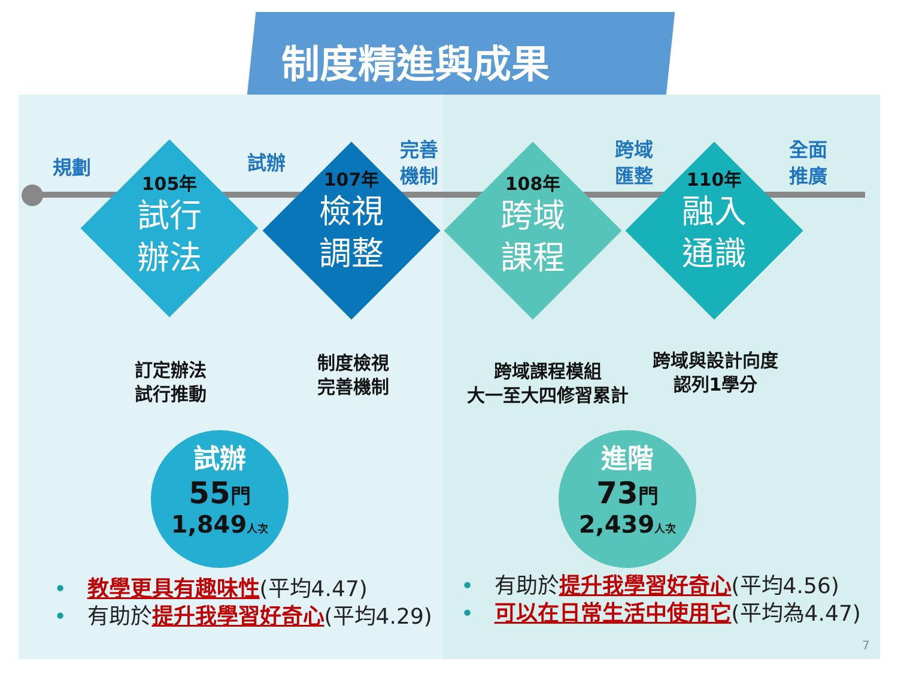制度精進與成果
規劃 試辦
完善
機制
跨域
匯整
全面
推廣
105年
試行
辦法
107年
檢視
調整
108年
跨域
課程
110年
融入
通識
訂定辦法
試行推動
制度檢視
完善機制
跨域課程模組
大一至大四修習累計
跨域與設計向度
認列1學分
試辦
55門
1,849人次
進階
73門
2,439人次
• 教學更具有趣味性(平均4.47)
• 有助於提升我學習好奇心(平均4.29)
• 有助於提升我學習好奇心(平均4.56)
• 可以在日常生活中使用它(平均為4.47)
7